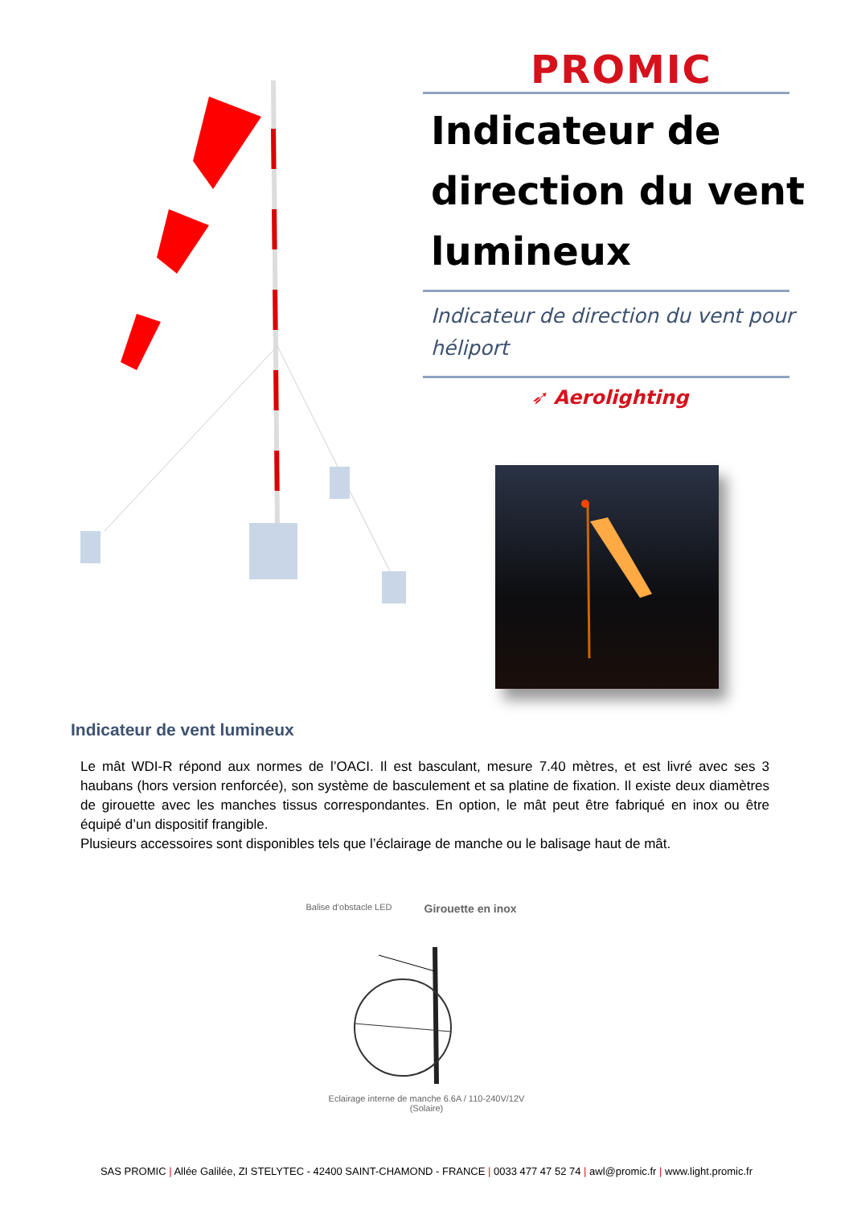PROMIC
Indicateur de direction du vent lumineux
Indicateur de direction du vent pour héliport
➶ Aerolighting
Indicateur de vent lumineux
Le mât WDI-R répond aux normes de l’OACI. Il est basculant, mesure 7.40 mètres, et est livré avec ses 3 haubans (hors version renforcée), son système de basculement et sa platine de fixation. Il existe deux diamètres de girouette avec les manches tissus correspondantes. En option, le mât peut être fabriqué en inox ou être équipé d’un dispositif frangible.
Plusieurs accessoires sont disponibles tels que l’éclairage de manche ou le balisage haut de mât.
Balise d’obstacle LED Girouette en inox
Eclairage interne de manche 6.6A / 110-240V/12V
(Solaire)
SAS PROMIC | Allée Galilée, ZI STELYTEC - 42400 SAINT-CHAMOND - FRANCE | 0033 477 47 52 74 | awl@promic.fr | www.light.promic.fr